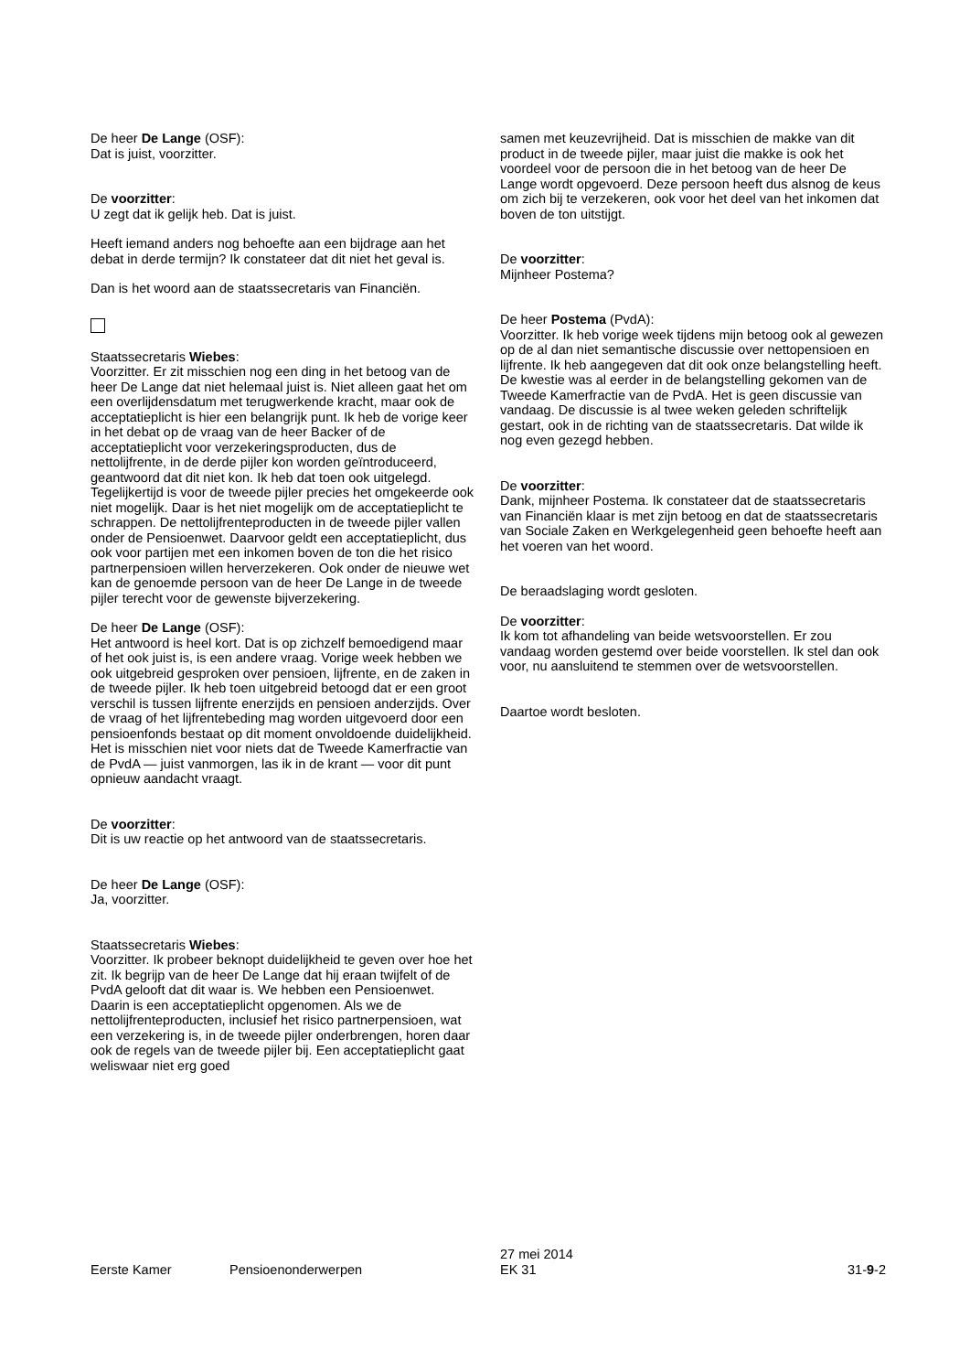De heer De Lange (OSF):
Dat is juist, voorzitter.
De voorzitter:
U zegt dat ik gelijk heb. Dat is juist.
Heeft iemand anders nog behoefte aan een bijdrage aan het debat in derde termijn? Ik constateer dat dit niet het geval is.
Dan is het woord aan de staatssecretaris van Financiën.
Staatssecretaris Wiebes:
Voorzitter. Er zit misschien nog een ding in het betoog van de heer De Lange dat niet helemaal juist is. Niet alleen gaat het om een overlijdensdatum met terugwerkende kracht, maar ook de acceptatieplicht is hier een belangrijk punt. Ik heb de vorige keer in het debat op de vraag van de heer Backer of de acceptatieplicht voor verzekeringsproducten, dus de nettolijfrente, in de derde pijler kon worden geïntroduceerd, geantwoord dat dit niet kon. Ik heb dat toen ook uitgelegd. Tegelijkertijd is voor de tweede pijler precies het omgekeerde ook niet mogelijk. Daar is het niet mogelijk om de acceptatieplicht te schrappen. De nettolijfrenteproducten in de tweede pijler vallen onder de Pensioenwet. Daarvoor geldt een acceptatieplicht, dus ook voor partijen met een inkomen boven de ton die het risico partnerpensioen willen herverzekeren. Ook onder de nieuwe wet kan de genoemde persoon van de heer De Lange in de tweede pijler terecht voor de gewenste bijverzekering.
De heer De Lange (OSF):
Het antwoord is heel kort. Dat is op zichzelf bemoedigend maar of het ook juist is, is een andere vraag. Vorige week hebben we ook uitgebreid gesproken over pensioen, lijfrente, en de zaken in de tweede pijler. Ik heb toen uitgebreid betoogd dat er een groot verschil is tussen lijfrente enerzijds en pensioen anderzijds. Over de vraag of het lijfrentebeding mag worden uitgevoerd door een pensioenfonds bestaat op dit moment onvoldoende duidelijkheid. Het is misschien niet voor niets dat de Tweede Kamerfractie van de PvdA — juist vanmorgen, las ik in de krant — voor dit punt opnieuw aandacht vraagt.
De voorzitter:
Dit is uw reactie op het antwoord van de staatssecretaris.
De heer De Lange (OSF):
Ja, voorzitter.
Staatssecretaris Wiebes:
Voorzitter. Ik probeer beknopt duidelijkheid te geven over hoe het zit. Ik begrijp van de heer De Lange dat hij eraan twijfelt of de PvdA gelooft dat dit waar is. We hebben een Pensioenwet. Daarin is een acceptatieplicht opgenomen. Als we de nettolijfrenteproducten, inclusief het risico partnerpensioen, wat een verzekering is, in de tweede pijler onderbrengen, horen daar ook de regels van de tweede pijler bij. Een acceptatieplicht gaat weliswaar niet erg goed
samen met keuzevrijheid. Dat is misschien de makke van dit product in de tweede pijler, maar juist die makke is ook het voordeel voor de persoon die in het betoog van de heer De Lange wordt opgevoerd. Deze persoon heeft dus alsnog de keus om zich bij te verzekeren, ook voor het deel van het inkomen dat boven de ton uitstijgt.
De voorzitter:
Mijnheer Postema?
De heer Postema (PvdA):
Voorzitter. Ik heb vorige week tijdens mijn betoog ook al gewezen op de al dan niet semantische discussie over nettopensioen en lijfrente. Ik heb aangegeven dat dit ook onze belangstelling heeft. De kwestie was al eerder in de belangstelling gekomen van de Tweede Kamerfractie van de PvdA. Het is geen discussie van vandaag. De discussie is al twee weken geleden schriftelijk gestart, ook in de richting van de staatssecretaris. Dat wilde ik nog even gezegd hebben.
De voorzitter:
Dank, mijnheer Postema. Ik constateer dat de staatssecretaris van Financiën klaar is met zijn betoog en dat de staatssecretaris van Sociale Zaken en Werkgelegenheid geen behoefte heeft aan het voeren van het woord.
De beraadslaging wordt gesloten.
De voorzitter:
Ik kom tot afhandeling van beide wetsvoorstellen. Er zou vandaag worden gestemd over beide voorstellen. Ik stel dan ook voor, nu aansluitend te stemmen over de wetsvoorstellen.
Daartoe wordt besloten.
Eerste Kamer
Pensioenonderwerpen
27 mei 2014
EK 31
31-9-2